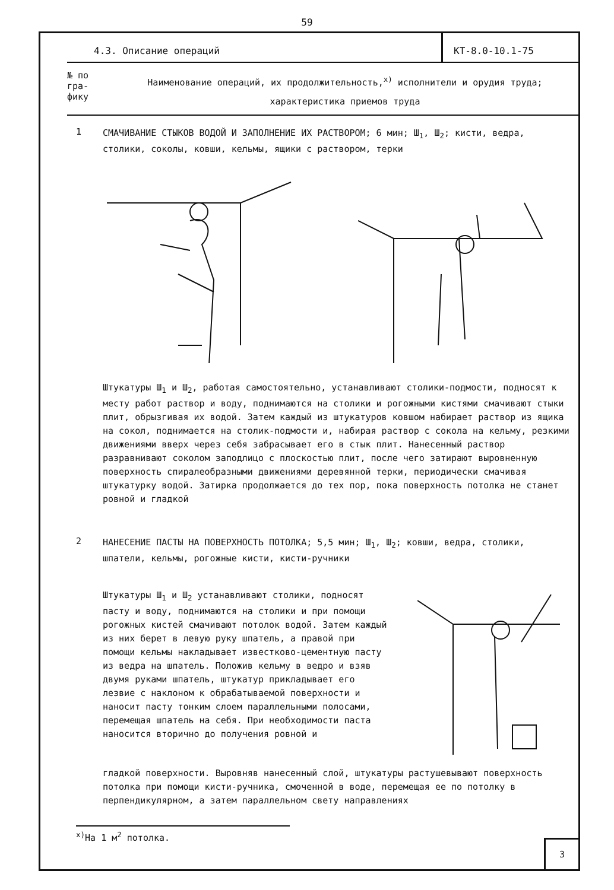59
4.3. Описание операций КТ-8.0-10.1-75
№ по гра- фику
Наименование операций, их продолжительность,<sup>х)</sup> исполнители и орудия труда; характеристика приемов труда
1
СМАЧИВАНИЕ СТЫКОВ ВОДОЙ И ЗАПОЛНЕНИЕ ИХ РАСТВОРОМ; 6 мин; Ш<sub>1</sub>, Ш<sub>2</sub>; кисти, ведра, столики, соколы, ковши, кельмы, ящики с раствором, терки
Штукатуры Ш<sub>1</sub> и Ш<sub>2</sub>, работая самостоятельно, устанавливают столики-подмости, подносят к месту работ раствор и воду, поднимаются на столики и рогожными кистями смачивают стыки плит, обрызгивая их водой. Затем каждый из штукатуров ковшом набирает раствор из ящика на сокол, поднимается на столик-подмости и, набирая раствор с сокола на кельму, резкими движениями вверх через себя забрасывает его в стык плит. Нанесенный раствор разравнивают соколом заподлицо с плоскостью плит, после чего затирают выровненную поверхность спиралеобразными движениями деревянной терки, периодически смачивая штукатурку водой. Затирка продолжается до тех пор, пока поверхность потолка не станет ровной и гладкой
2
НАНЕСЕНИЕ ПАСТЫ НА ПОВЕРХНОСТЬ ПОТОЛКА; 5,5 мин; Ш<sub>1</sub>, Ш<sub>2</sub>; ковши, ведра, столики, шпатели, кельмы, рогожные кисти, кисти-ручники
Штукатуры Ш<sub>1</sub> и Ш<sub>2</sub> устанавливают столики, подносят пасту и воду, поднимаются на столики и при помощи рогожных кистей смачивают потолок водой. Затем каждый из них берет в левую руку шпатель, а правой при помощи кельмы накладывает известково-цементную пасту из ведра на шпатель. Положив кельму в ведро и взяв двумя руками шпатель, штукатур прикладывает его лезвие с наклоном к обрабатываемой поверхности и наносит пасту тонким слоем параллельными полосами, перемещая шпатель на себя. При необходимости паста наносится вторично до получения ровной и
гладкой поверхности. Выровняв нанесенный слой, штукатуры растушевывают поверхность потолка при помощи кисти-ручника, смоченной в воде, перемещая ее по потолку в перпендикулярном, а затем параллельном свету направлениях
<sup>х)</sup>На 1 м<sup>2</sup> потолка.
3